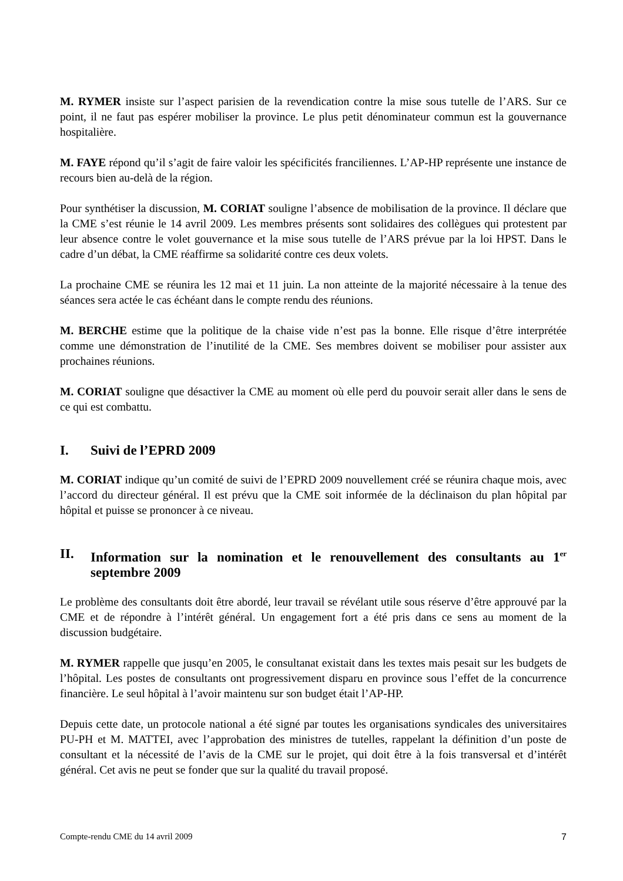M. RYMER insiste sur l’aspect parisien de la revendication contre la mise sous tutelle de l’ARS. Sur ce point, il ne faut pas espérer mobiliser la province. Le plus petit dénominateur commun est la gouvernance hospitalière.
M. FAYE répond qu’il s’agit de faire valoir les spécificités franciliennes. L’AP-HP représente une instance de recours bien au-delà de la région.
Pour synthétiser la discussion, M. CORIAT souligne l’absence de mobilisation de la province. Il déclare que la CME s’est réunie le 14 avril 2009. Les membres présents sont solidaires des collègues qui protestent par leur absence contre le volet gouvernance et la mise sous tutelle de l’ARS prévue par la loi HPST. Dans le cadre d’un débat, la CME réaffirme sa solidarité contre ces deux volets.
La prochaine CME se réunira les 12 mai et 11 juin. La non atteinte de la majorité nécessaire à la tenue des séances sera actée le cas échéant dans le compte rendu des réunions.
M. BERCHE estime que la politique de la chaise vide n’est pas la bonne. Elle risque d’être interprétée comme une démonstration de l’inutilité de la CME. Ses membres doivent se mobiliser pour assister aux prochaines réunions.
M. CORIAT souligne que désactiver la CME au moment où elle perd du pouvoir serait aller dans le sens de ce qui est combattu.
I. Suivi de l’EPRD 2009
M. CORIAT indique qu’un comité de suivi de l’EPRD 2009 nouvellement créé se réunira chaque mois, avec l’accord du directeur général. Il est prévu que la CME soit informée de la déclinaison du plan hôpital par hôpital et puisse se prononcer à ce niveau.
II. Information sur la nomination et le renouvellement des consultants au 1<sup>er</sup> septembre 2009
Le problème des consultants doit être abordé, leur travail se révélant utile sous réserve d’être approuvé par la CME et de répondre à l’intérêt général. Un engagement fort a été pris dans ce sens au moment de la discussion budgétaire.
M. RYMER rappelle que jusqu’en 2005, le consultanat existait dans les textes mais pesait sur les budgets de l’hôpital. Les postes de consultants ont progressivement disparu en province sous l’effet de la concurrence financière. Le seul hôpital à l’avoir maintenu sur son budget était l’AP-HP.
Depuis cette date, un protocole national a été signé par toutes les organisations syndicales des universitaires PU-PH et M. MATTEI, avec l’approbation des ministres de tutelles, rappelant la définition d’un poste de consultant et la nécessité de l’avis de la CME sur le projet, qui doit être à la fois transversal et d’intérêt général. Cet avis ne peut se fonder que sur la qualité du travail proposé.
Compte-rendu CME du 14 avril 2009 7